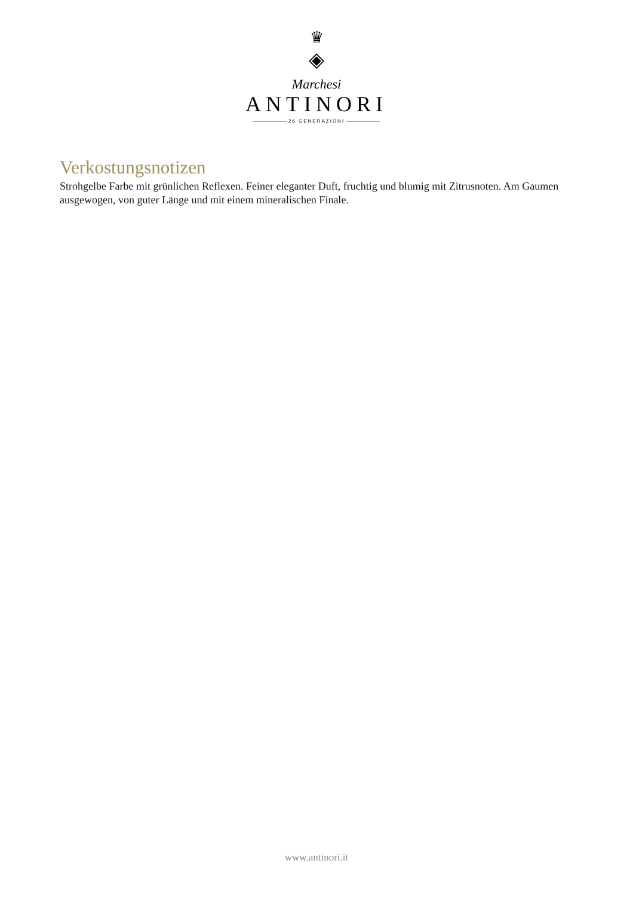♛
◈
Marchesi
ANTINORI
26 GENERAZIONI
Verkostungsnotizen
Strohgelbe Farbe mit grünlichen Reflexen. Feiner eleganter Duft, fruchtig und blumig mit Zitrusnoten. Am Gaumen ausgewogen, von guter Länge und mit einem mineralischen Finale.
www.antinori.it